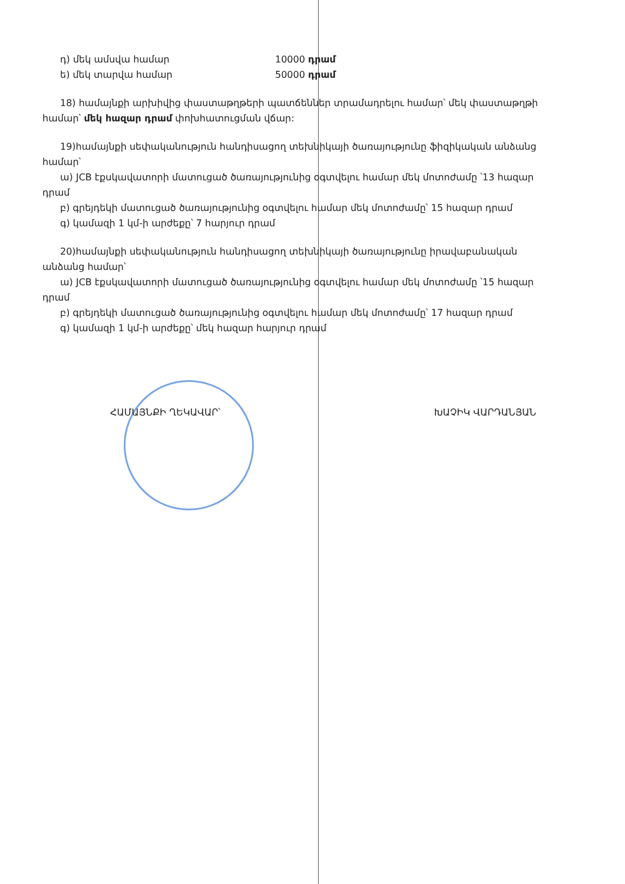դ) մեկ ամսվա համար 10000 դրամ
ե) մեկ տարվա համար 50000 դրամ
18) համայնքի արխիվից փաստաթղթերի պատճեններ տրամադրելու համար՝ մեկ փաստաթղթի համար՝ մեկ հազար դրամ փոխհատուցման վճար:
19)համայնքի սեփականություն հանդիսացող տեխնիկայի ծառայությունը ֆիզիկական անձանց համար՝
ա) JCB էքսկավատորի մատուցած ծառայությունից օգտվելու համար մեկ մոտոժամը ՝13 հազար դրամ
բ) գրեյդեկի մատուցած ծառայությունից օգտվելու համար մեկ մոտոժամը՝ 15 հազար դրամ
գ) կամազի 1 կմ-ի արժեքը՝ 7 հարյուր դրամ
20)համայնքի սեփականություն հանդիսացող տեխնիկայի ծառայությունը իրավաբանական անձանց համար՝
ա) JCB էքսկավատորի մատուցած ծառայությունից օգտվելու համար մեկ մոտոժամը ՝15 հազար դրամ
բ) գրեյդեկի մատուցած ծառայությունից օգտվելու համար մեկ մոտոժամը՝ 17 հազար դրամ
գ) կամազի 1 կմ-ի արժեքը՝ մեկ հազար հարյուր դրամ
ՀԱՄԱՅՆՔԻ ՂԵԿԱՎԱՐ՝ ԽԱՉԻԿ ՎԱՐԴԱՆՅԱՆ